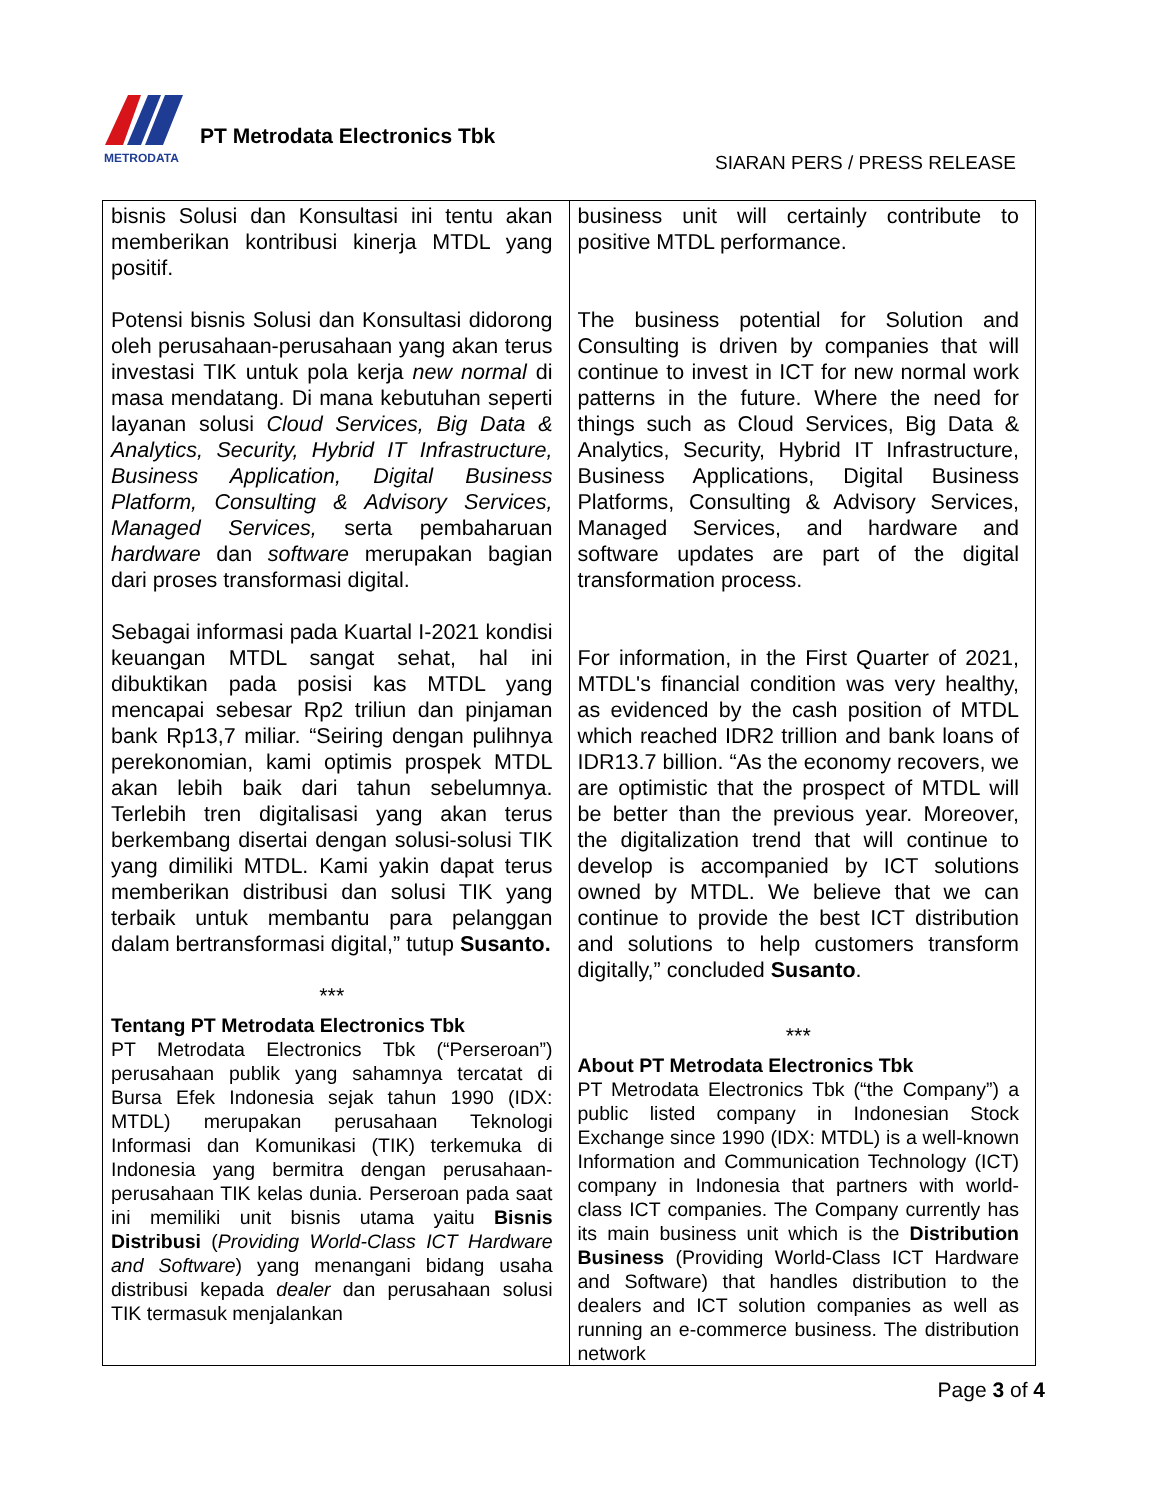METRODATA
PT Metrodata Electronics Tbk
SIARAN PERS / PRESS RELEASE
| bisnis Solusi dan Konsultasi ini tentu akan memberikan kontribusi kinerja MTDL yang positif. Potensi bisnis Solusi dan Konsultasi didorong oleh perusahaan-perusahaan yang akan terus investasi TIK untuk pola kerja new normal di masa mendatang. Di mana kebutuhan seperti layanan solusi Cloud Services, Big Data & Analytics, Security, Hybrid IT Infrastructure, Business Application, Digital Business Platform, Consulting & Advisory Services, Managed Services, serta pembaharuan hardware dan software merupakan bagian dari proses transformasi digital. Sebagai informasi pada Kuartal I-2021 kondisi keuangan MTDL sangat sehat, hal ini dibuktikan pada posisi kas MTDL yang mencapai sebesar Rp2 triliun dan pinjaman bank Rp13,7 miliar. “Seiring dengan pulihnya perekonomian, kami optimis prospek MTDL akan lebih baik dari tahun sebelumnya. Terlebih tren digitalisasi yang akan terus berkembang disertai dengan solusi-solusi TIK yang dimiliki MTDL. Kami yakin dapat terus memberikan distribusi dan solusi TIK yang terbaik untuk membantu para pelanggan dalam bertransformasi digital,” tutup Susanto. *** Tentang PT Metrodata Electronics Tbk PT Metrodata Electronics Tbk (“Perseroan”) perusahaan publik yang sahamnya tercatat di Bursa Efek Indonesia sejak tahun 1990 (IDX: MTDL) merupakan perusahaan Teknologi Informasi dan Komunikasi (TIK) terkemuka di Indonesia yang bermitra dengan perusahaan-perusahaan TIK kelas dunia. Perseroan pada saat ini memiliki unit bisnis utama yaitu Bisnis Distribusi ( Providing World-Class ICT Hardware and Software ) yang menangani bidang usaha distribusi kepada dealer dan perusahaan solusi TIK termasuk menjalankan | business unit will certainly contribute to positive MTDL performance. The business potential for Solution and Consulting is driven by companies that will continue to invest in ICT for new normal work patterns in the future. Where the need for things such as Cloud Services, Big Data & Analytics, Security, Hybrid IT Infrastructure, Business Applications, Digital Business Platforms, Consulting & Advisory Services, Managed Services, and hardware and software updates are part of the digital transformation process. For information, in the First Quarter of 2021, MTDL's financial condition was very healthy, as evidenced by the cash position of MTDL which reached IDR2 trillion and bank loans of IDR13.7 billion. “As the economy recovers, we are optimistic that the prospect of MTDL will be better than the previous year. Moreover, the digitalization trend that will continue to develop is accompanied by ICT solutions owned by MTDL. We believe that we can continue to provide the best ICT distribution and solutions to help customers transform digitally,” concluded Susanto . *** About PT Metrodata Electronics Tbk PT Metrodata Electronics Tbk (“the Company”) a public listed company in Indonesian Stock Exchange since 1990 (IDX: MTDL) is a well-known Information and Communication Technology (ICT) company in Indonesia that partners with world-class ICT companies. The Company currently has its main business unit which is the Distribution Business (Providing World-Class ICT Hardware and Software) that handles distribution to the dealers and ICT solution companies as well as running an e-commerce business. The distribution network |
Page 3 of 4